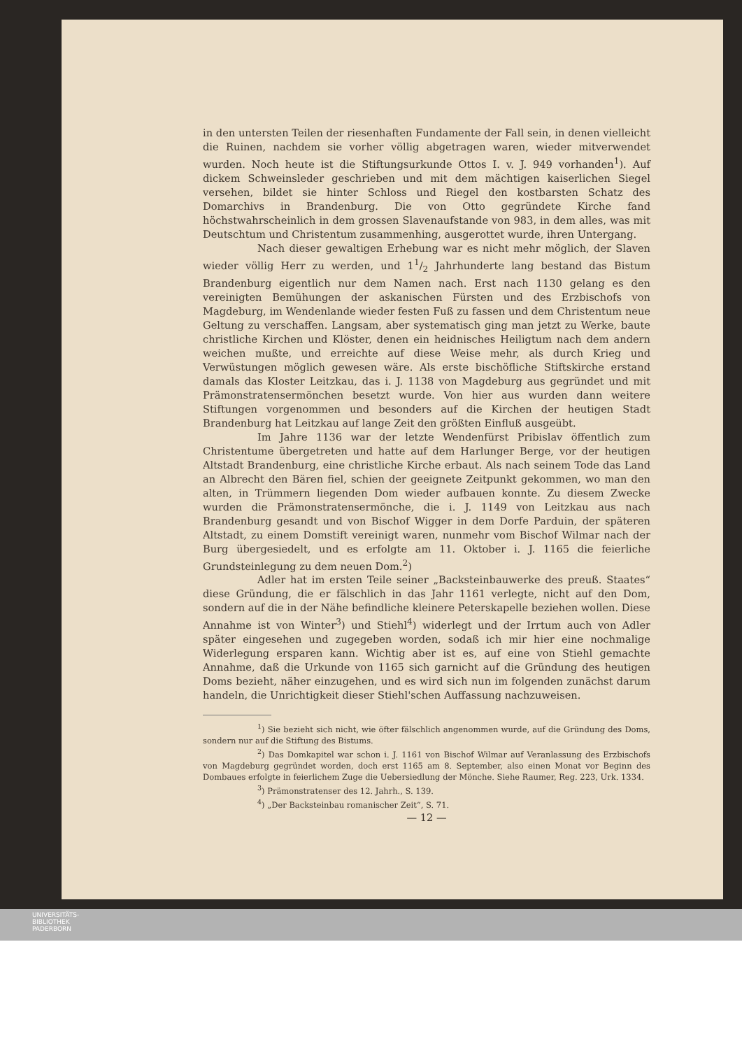in den untersten Teilen der riesenhaften Fundamente der Fall sein, in denen vielleicht die Ruinen, nachdem sie vorher völlig abgetragen waren, wieder mitverwendet wurden. Noch heute ist die Stiftungsurkunde Ottos I. v. J. 949 vorhanden<sup>1</sup>). Auf dickem Schweinsleder geschrieben und mit dem mächtigen kaiserlichen Siegel versehen, bildet sie hinter Schloss und Riegel den kostbarsten Schatz des Domarchivs in Brandenburg. Die von Otto gegründete Kirche fand höchstwahrscheinlich in dem grossen Slavenaufstande von 983, in dem alles, was mit Deutschtum und Christentum zusammenhing, ausgerottet wurde, ihren Untergang.
Nach dieser gewaltigen Erhebung war es nicht mehr möglich, der Slaven wieder völlig Herr zu werden, und 11/2 Jahrhunderte lang bestand das Bistum Brandenburg eigentlich nur dem Namen nach. Erst nach 1130 gelang es den vereinigten Bemühungen der askanischen Fürsten und des Erzbischofs von Magdeburg, im Wendenlande wieder festen Fuß zu fassen und dem Christentum neue Geltung zu verschaffen. Langsam, aber systematisch ging man jetzt zu Werke, baute christliche Kirchen und Klöster, denen ein heidnisches Heiligtum nach dem andern weichen mußte, und erreichte auf diese Weise mehr, als durch Krieg und Verwüstungen möglich gewesen wäre. Als erste bischöfliche Stiftskirche erstand damals das Kloster Leitzkau, das i. J. 1138 von Magdeburg aus gegründet und mit Prämonstratensermönchen besetzt wurde. Von hier aus wurden dann weitere Stiftungen vorgenommen und besonders auf die Kirchen der heutigen Stadt Brandenburg hat Leitzkau auf lange Zeit den größten Einfluß ausgeübt.
Im Jahre 1136 war der letzte Wendenfürst Pribislav öffentlich zum Christentume übergetreten und hatte auf dem Harlunger Berge, vor der heutigen Altstadt Brandenburg, eine christliche Kirche erbaut. Als nach seinem Tode das Land an Albrecht den Bären fiel, schien der geeignete Zeitpunkt gekommen, wo man den alten, in Trümmern liegenden Dom wieder aufbauen konnte. Zu diesem Zwecke wurden die Prämonstratensermönche, die i. J. 1149 von Leitzkau aus nach Brandenburg gesandt und von Bischof Wigger in dem Dorfe Parduin, der späteren Altstadt, zu einem Domstift vereinigt waren, nunmehr vom Bischof Wilmar nach der Burg übergesiedelt, und es erfolgte am 11. Oktober i. J. 1165 die feierliche Grundsteinlegung zu dem neuen Dom.<sup>2</sup>)
Adler hat im ersten Teile seiner „Backsteinbauwerke des preuß. Staates“ diese Gründung, die er fälschlich in das Jahr 1161 verlegte, nicht auf den Dom, sondern auf die in der Nähe befindliche kleinere Peterskapelle beziehen wollen. Diese Annahme ist von Winter<sup>3</sup>) und Stiehl<sup>4</sup>) widerlegt und der Irrtum auch von Adler später eingesehen und zugegeben worden, sodaß ich mir hier eine nochmalige Widerlegung ersparen kann. Wichtig aber ist es, auf eine von Stiehl gemachte Annahme, daß die Urkunde von 1165 sich garnicht auf die Gründung des heutigen Doms bezieht, näher einzugehen, und es wird sich nun im folgenden zunächst darum handeln, die Unrichtigkeit dieser Stiehl'schen Auffassung nachzuweisen.
<sup>1</sup>) Sie bezieht sich nicht, wie öfter fälschlich angenommen wurde, auf die Gründung des Doms, sondern nur auf die Stiftung des Bistums.
<sup>2</sup>) Das Domkapitel war schon i. J. 1161 von Bischof Wilmar auf Veranlassung des Erzbischofs von Magdeburg gegründet worden, doch erst 1165 am 8. September, also einen Monat vor Beginn des Dombaues erfolgte in feierlichem Zuge die Uebersiedlung der Mönche. Siehe Raumer, Reg. 223, Urk. 1334.
<sup>3</sup>) Prämonstratenser des 12. Jahrh., S. 139.
<sup>4</sup>) „Der Backsteinbau romanischer Zeit“, S. 71.
— 12 —
UNIVERSITÄTS-
BIBLIOTHEK
PADERBORN